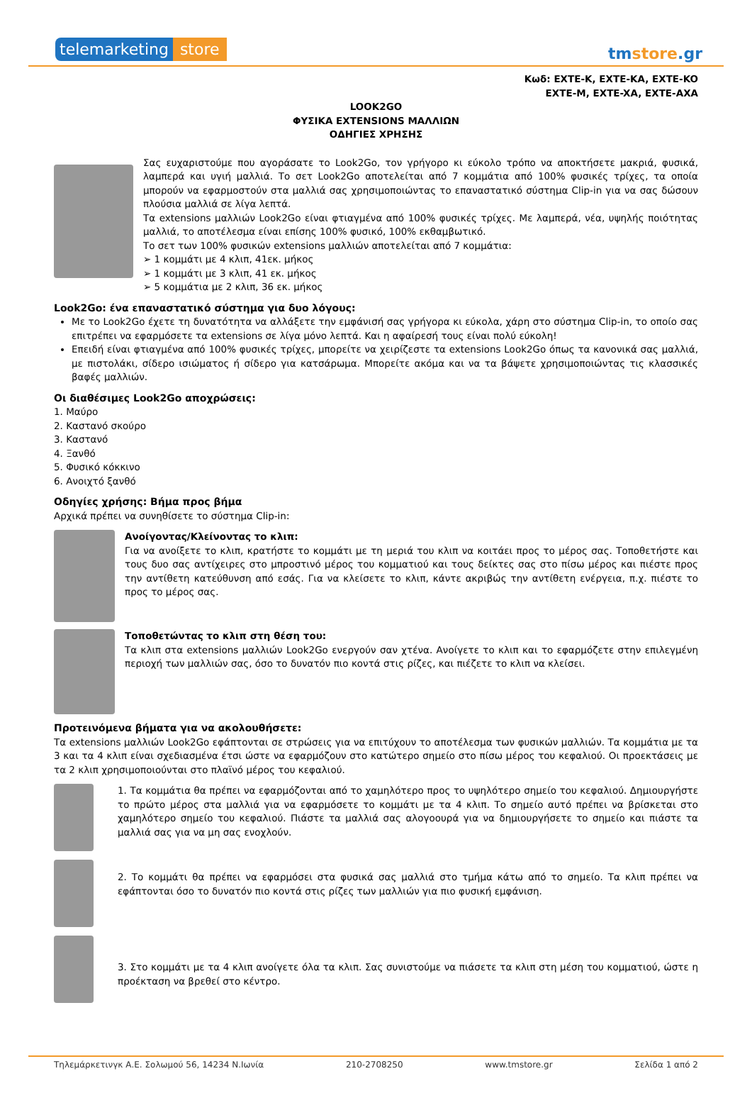telemarketing store
tmstore.gr
Κωδ: EXTE-K, EXTE-KA, EXTE-KO
EXTE-M, EXTE-XA, EXTE-AXA
LOOK2GO
ΦΥΣΙΚΑ EXTENSIONS ΜΑΛΛΙΩΝ
ΟΔΗΓΙΕΣ ΧΡΗΣΗΣ
Σας ευχαριστούμε που αγοράσατε το Look2Go, τον γρήγορο κι εύκολο τρόπο να αποκτήσετε μακριά, φυσικά, λαμπερά και υγιή μαλλιά. Το σετ Look2Go αποτελείται από 7 κομμάτια από 100% φυσικές τρίχες, τα οποία μπορούν να εφαρμοστούν στα μαλλιά σας χρησιμοποιώντας το επαναστατικό σύστημα Clip-in για να σας δώσουν πλούσια μαλλιά σε λίγα λεπτά.
Τα extensions μαλλιών Look2Go είναι φτιαγμένα από 100% φυσικές τρίχες. Με λαμπερά, νέα, υψηλής ποιότητας μαλλιά, το αποτέλεσμα είναι επίσης 100% φυσικό, 100% εκθαμβωτικό.
Το σετ των 100% φυσικών extensions μαλλιών αποτελείται από 7 κομμάτια:
➢ 1 κομμάτι με 4 κλιπ, 41εκ. μήκος
➢ 1 κομμάτι με 3 κλιπ, 41 εκ. μήκος
➢ 5 κομμάτια με 2 κλιπ, 36 εκ. μήκος
Look2Go: ένα επαναστατικό σύστημα για δυο λόγους:
Με το Look2Go έχετε τη δυνατότητα να αλλάξετε την εμφάνισή σας γρήγορα κι εύκολα, χάρη στο σύστημα Clip-in, το οποίο σας επιτρέπει να εφαρμόσετε τα extensions σε λίγα μόνο λεπτά. Και η αφαίρεσή τους είναι πολύ εύκολη!
Επειδή είναι φτιαγμένα από 100% φυσικές τρίχες, μπορείτε να χειρίζεστε τα extensions Look2Go όπως τα κανονικά σας μαλλιά, με πιστολάκι, σίδερο ισιώματος ή σίδερο για κατσάρωμα. Μπορείτε ακόμα και να τα βάψετε χρησιμοποιώντας τις κλασσικές βαφές μαλλιών.
Οι διαθέσιμες Look2Go αποχρώσεις:
1. Μαύρο
2. Καστανό σκούρο
3. Καστανό
4. Ξανθό
5. Φυσικό κόκκινο
6. Ανοιχτό ξανθό
Οδηγίες χρήσης: Βήμα προς βήμα
Αρχικά πρέπει να συνηθίσετε το σύστημα Clip-in:
Ανοίγοντας/Κλείνοντας το κλιπ:
Για να ανοίξετε το κλιπ, κρατήστε το κομμάτι με τη μεριά του κλιπ να κοιτάει προς το μέρος σας. Τοποθετήστε και τους δυο σας αντίχειρες στο μπροστινό μέρος του κομματιού και τους δείκτες σας στο πίσω μέρος και πιέστε προς την αντίθετη κατεύθυνση από εσάς. Για να κλείσετε το κλιπ, κάντε ακριβώς την αντίθετη ενέργεια, π.χ. πιέστε το προς το μέρος σας.
Τοποθετώντας το κλιπ στη θέση του:
Τα κλιπ στα extensions μαλλιών Look2Go ενεργούν σαν χτένα. Ανοίγετε το κλιπ και το εφαρμόζετε στην επιλεγμένη περιοχή των μαλλιών σας, όσο το δυνατόν πιο κοντά στις ρίζες, και πιέζετε το κλιπ να κλείσει.
Προτεινόμενα βήματα για να ακολουθήσετε:
Τα extensions μαλλιών Look2Go εφάπτονται σε στρώσεις για να επιτύχουν το αποτέλεσμα των φυσικών μαλλιών. Τα κομμάτια με τα 3 και τα 4 κλιπ είναι σχεδιασμένα έτσι ώστε να εφαρμόζουν στο κατώτερο σημείο στο πίσω μέρος του κεφαλιού. Οι προεκτάσεις με τα 2 κλιπ χρησιμοποιούνται στο πλαϊνό μέρος του κεφαλιού.
1. Τα κομμάτια θα πρέπει να εφαρμόζονται από το χαμηλότερο προς το υψηλότερο σημείο του κεφαλιού. Δημιουργήστε το πρώτο μέρος στα μαλλιά για να εφαρμόσετε το κομμάτι με τα 4 κλιπ. Το σημείο αυτό πρέπει να βρίσκεται στο χαμηλότερο σημείο του κεφαλιού. Πιάστε τα μαλλιά σας αλογοουρά για να δημιουργήσετε το σημείο και πιάστε τα μαλλιά σας για να μη σας ενοχλούν.
2. Το κομμάτι θα πρέπει να εφαρμόσει στα φυσικά σας μαλλιά στο τμήμα κάτω από το σημείο. Τα κλιπ πρέπει να εφάπτονται όσο το δυνατόν πιο κοντά στις ρίζες των μαλλιών για πιο φυσική εμφάνιση.
3. Στο κομμάτι με τα 4 κλιπ ανοίγετε όλα τα κλιπ. Σας συνιστούμε να πιάσετε τα κλιπ στη μέση του κομματιού, ώστε η προέκταση να βρεθεί στο κέντρο.
Τηλεμάρκετινγκ Α.Ε. Σολωμού 56, 14234 Ν.Ιωνία 210-2708250 www.tmstore.gr Σελίδα 1 από 2